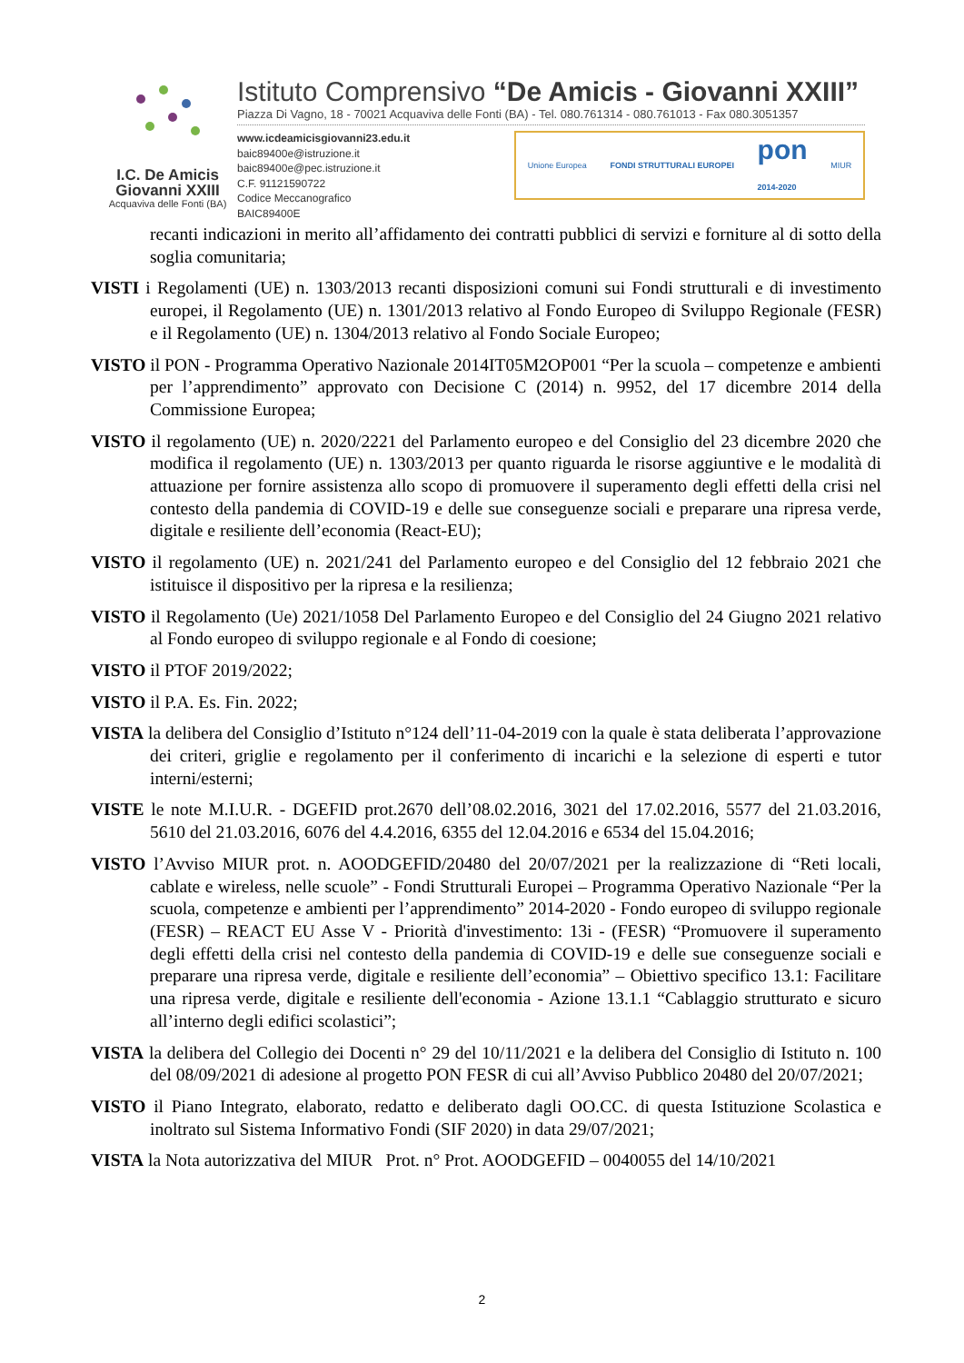I.C. De Amicis
Giovanni XXIII
Acquaviva delle Fonti (BA)
Istituto Comprensivo “De Amicis - Giovanni XXIII”
Piazza Di Vagno, 18 - 70021 Acquaviva delle Fonti (BA) - Tel. 080.761314 - 080.761013 - Fax 080.3051357
www.icdeamicisgiovanni23.edu.it
baic89400e@istruzione.it
baic89400e@pec.istruzione.it
C.F. 91121590722
Codice Meccanografico BAIC89400E
Unione Europea FONDI STRUTTURALI EUROPEI pon
2014-2020 MIUR
recanti indicazioni in merito all’affidamento dei contratti pubblici di servizi e forniture al di sotto della soglia comunitaria;
VISTI i Regolamenti (UE) n. 1303/2013 recanti disposizioni comuni sui Fondi strutturali e di investimento europei, il Regolamento (UE) n. 1301/2013 relativo al Fondo Europeo di Sviluppo Regionale (FESR) e il Regolamento (UE) n. 1304/2013 relativo al Fondo Sociale Europeo;
VISTO il PON - Programma Operativo Nazionale 2014IT05M2OP001 “Per la scuola – competenze e ambienti per l’apprendimento” approvato con Decisione C (2014) n. 9952, del 17 dicembre 2014 della Commissione Europea;
VISTO il regolamento (UE) n. 2020/2221 del Parlamento europeo e del Consiglio del 23 dicembre 2020 che modifica il regolamento (UE) n. 1303/2013 per quanto riguarda le risorse aggiuntive e le modalità di attuazione per fornire assistenza allo scopo di promuovere il superamento degli effetti della crisi nel contesto della pandemia di COVID-19 e delle sue conseguenze sociali e preparare una ripresa verde, digitale e resiliente dell’economia (React-EU);
VISTO il regolamento (UE) n. 2021/241 del Parlamento europeo e del Consiglio del 12 febbraio 2021 che istituisce il dispositivo per la ripresa e la resilienza;
VISTO il Regolamento (Ue) 2021/1058 Del Parlamento Europeo e del Consiglio del 24 Giugno 2021 relativo al Fondo europeo di sviluppo regionale e al Fondo di coesione;
VISTO il PTOF 2019/2022;
VISTO il P.A. Es. Fin. 2022;
VISTA la delibera del Consiglio d’Istituto n°124 dell’11-04-2019 con la quale è stata deliberata l’approvazione dei criteri, griglie e regolamento per il conferimento di incarichi e la selezione di esperti e tutor interni/esterni;
VISTE le note M.I.U.R. - DGEFID prot.2670 dell’08.02.2016, 3021 del 17.02.2016, 5577 del 21.03.2016, 5610 del 21.03.2016, 6076 del 4.4.2016, 6355 del 12.04.2016 e 6534 del 15.04.2016;
VISTO l’Avviso MIUR prot. n. AOODGEFID/20480 del 20/07/2021 per la realizzazione di “Reti locali, cablate e wireless, nelle scuole” - Fondi Strutturali Europei – Programma Operativo Nazionale “Per la scuola, competenze e ambienti per l’apprendimento” 2014-2020 - Fondo europeo di sviluppo regionale (FESR) – REACT EU Asse V - Priorità d'investimento: 13i - (FESR) “Promuovere il superamento degli effetti della crisi nel contesto della pandemia di COVID-19 e delle sue conseguenze sociali e preparare una ripresa verde, digitale e resiliente dell’economia” – Obiettivo specifico 13.1: Facilitare una ripresa verde, digitale e resiliente dell'economia - Azione 13.1.1 “Cablaggio strutturato e sicuro all’interno degli edifici scolastici”;
VISTA la delibera del Collegio dei Docenti n° 29 del 10/11/2021 e la delibera del Consiglio di Istituto n. 100 del 08/09/2021 di adesione al progetto PON FESR di cui all’Avviso Pubblico 20480 del 20/07/2021;
VISTO il Piano Integrato, elaborato, redatto e deliberato dagli OO.CC. di questa Istituzione Scolastica e inoltrato sul Sistema Informativo Fondi (SIF 2020) in data 29/07/2021;
VISTA la Nota autorizzativa del MIUR Prot. n° Prot. AOODGEFID – 0040055 del 14/10/2021
2